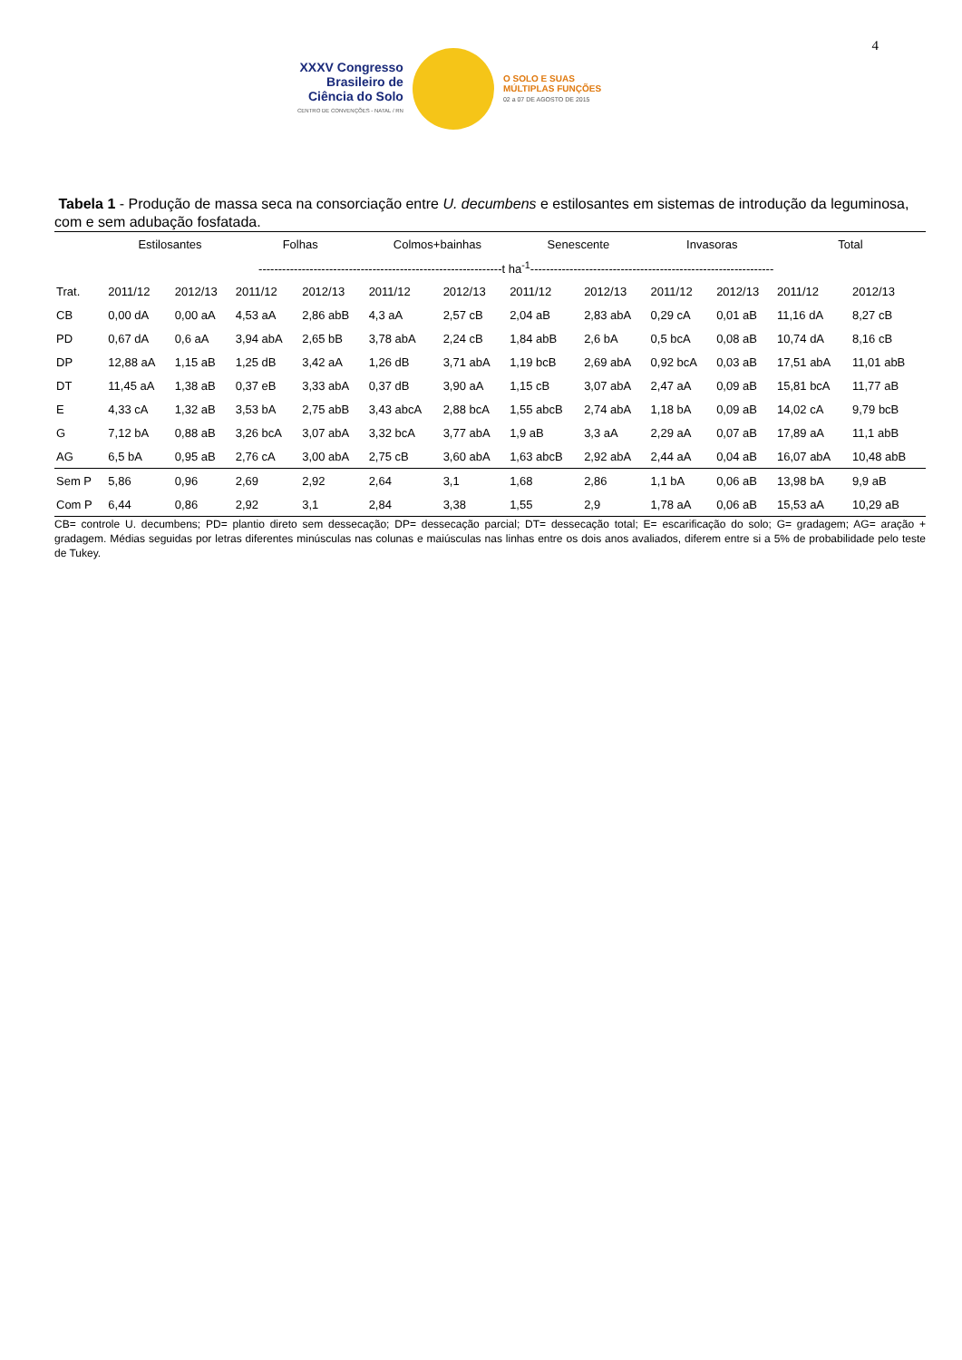4
XXXV Congresso
Brasileiro de
Ciência do Solo
CENTRO DE CONVENÇÕES - NATAL / RN
O SOLO E SUAS
MÚLTIPLAS FUNÇÕES
02 a 07 DE AGOSTO DE 2015
Tabela 1 - Produção de massa seca na consorciação entre U. decumbens e estilosantes em sistemas de introdução da leguminosa, com e sem adubação fosfatada.
| | Estilosantes | | Folhas | | Colmos+bainhas | | Senescente | | Invasoras | | Total | |
| --- | --- | --- | --- | --- | --- | --- | --- | --- | --- | --- | --- | --- |
| | --------------------------------------------------------------t ha<sup>-1</sup>-------------------------------------------------------------- | | | | | | | | | | | |
| Trat. | 2011/12 | 2012/13 | 2011/12 | 2012/13 | 2011/12 | 2012/13 | 2011/12 | 2012/13 | 2011/12 | 2012/13 | 2011/12 | 2012/13 |
| CB | 0,00 dA | 0,00 aA | 4,53 aA | 2,86 abB | 4,3 aA | 2,57 cB | 2,04 aB | 2,83 abA | 0,29 cA | 0,01 aB | 11,16 dA | 8,27 cB |
| PD | 0,67 dA | 0,6 aA | 3,94 abA | 2,65 bB | 3,78 abA | 2,24 cB | 1,84 abB | 2,6 bA | 0,5 bcA | 0,08 aB | 10,74 dA | 8,16 cB |
| DP | 12,88 aA | 1,15 aB | 1,25 dB | 3,42 aA | 1,26 dB | 3,71 abA | 1,19 bcB | 2,69 abA | 0,92 bcA | 0,03 aB | 17,51 abA | 11,01 abB |
| DT | 11,45 aA | 1,38 aB | 0,37 eB | 3,33 abA | 0,37 dB | 3,90 aA | 1,15 cB | 3,07 abA | 2,47 aA | 0,09 aB | 15,81 bcA | 11,77 aB |
| E | 4,33 cA | 1,32 aB | 3,53 bA | 2,75 abB | 3,43 abcA | 2,88 bcA | 1,55 abcB | 2,74 abA | 1,18 bA | 0,09 aB | 14,02 cA | 9,79 bcB |
| G | 7,12 bA | 0,88 aB | 3,26 bcA | 3,07 abA | 3,32 bcA | 3,77 abA | 1,9 aB | 3,3 aA | 2,29 aA | 0,07 aB | 17,89 aA | 11,1 abB |
| AG | 6,5 bA | 0,95 aB | 2,76 cA | 3,00 abA | 2,75 cB | 3,60 abA | 1,63 abcB | 2,92 abA | 2,44 aA | 0,04 aB | 16,07 abA | 10,48 abB |
| Sem P | 5,86 | 0,96 | 2,69 | 2,92 | 2,64 | 3,1 | 1,68 | 2,86 | 1,1 bA | 0,06 aB | 13,98 bA | 9,9 aB |
| Com P | 6,44 | 0,86 | 2,92 | 3,1 | 2,84 | 3,38 | 1,55 | 2,9 | 1,78 aA | 0,06 aB | 15,53 aA | 10,29 aB |
CB= controle U. decumbens; PD= plantio direto sem dessecação; DP= dessecação parcial; DT= dessecação total; E= escarificação do solo; G= gradagem; AG= aração + gradagem. Médias seguidas por letras diferentes minúsculas nas colunas e maiúsculas nas linhas entre os dois anos avaliados, diferem entre si a 5% de probabilidade pelo teste de Tukey.